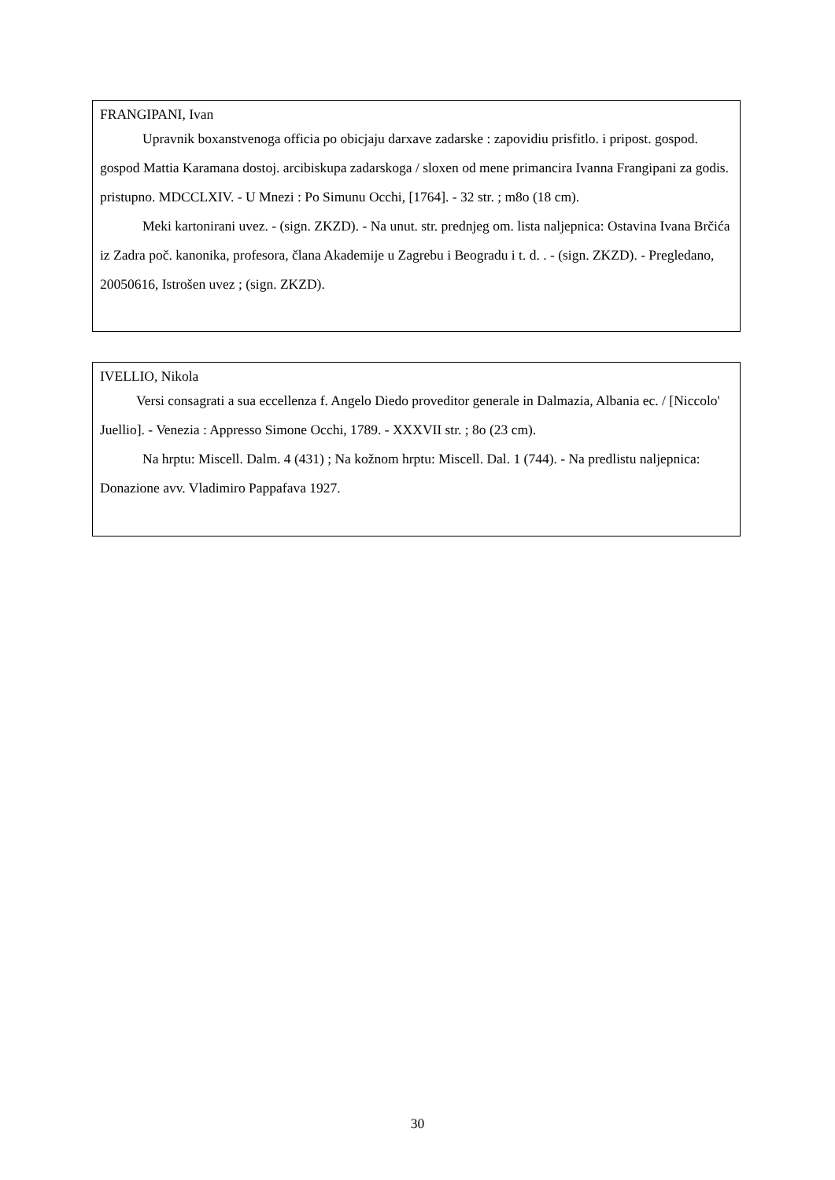FRANGIPANI, Ivan
Upravnik boxanstvenoga officia po obicjaju darxave zadarske : zapovidiu prisfitlo. i pripost. gospod. gospod Mattia Karamana dostoj. arcibiskupa zadarskoga / sloxen od mene primancira Ivanna Frangipani za godis. pristupno. MDCCLXIV. - U Mnezi : Po Simunu Occhi, [1764]. - 32 str. ; m8o (18 cm).
Meki kartonirani uvez. - (sign. ZKZD). - Na unut. str. prednjeg om. lista naljepnica: Ostavina Ivana Brčića iz Zadra poč. kanonika, profesora, člana Akademije u Zagrebu i Beogradu i t. d. . - (sign. ZKZD). - Pregledano, 20050616, Istrošen uvez ; (sign. ZKZD).
IVELLIO, Nikola
Versi consagrati a sua eccellenza f. Angelo Diedo proveditor generale in Dalmazia, Albania ec. / [Niccolo' Juellio]. - Venezia : Appresso Simone Occhi, 1789. - XXXVII str. ; 8o (23 cm).
Na hrptu: Miscell. Dalm. 4 (431) ; Na kožnom hrptu: Miscell. Dal. 1 (744). - Na predlistu naljepnica: Donazione avv. Vladimiro Pappafava 1927.
30